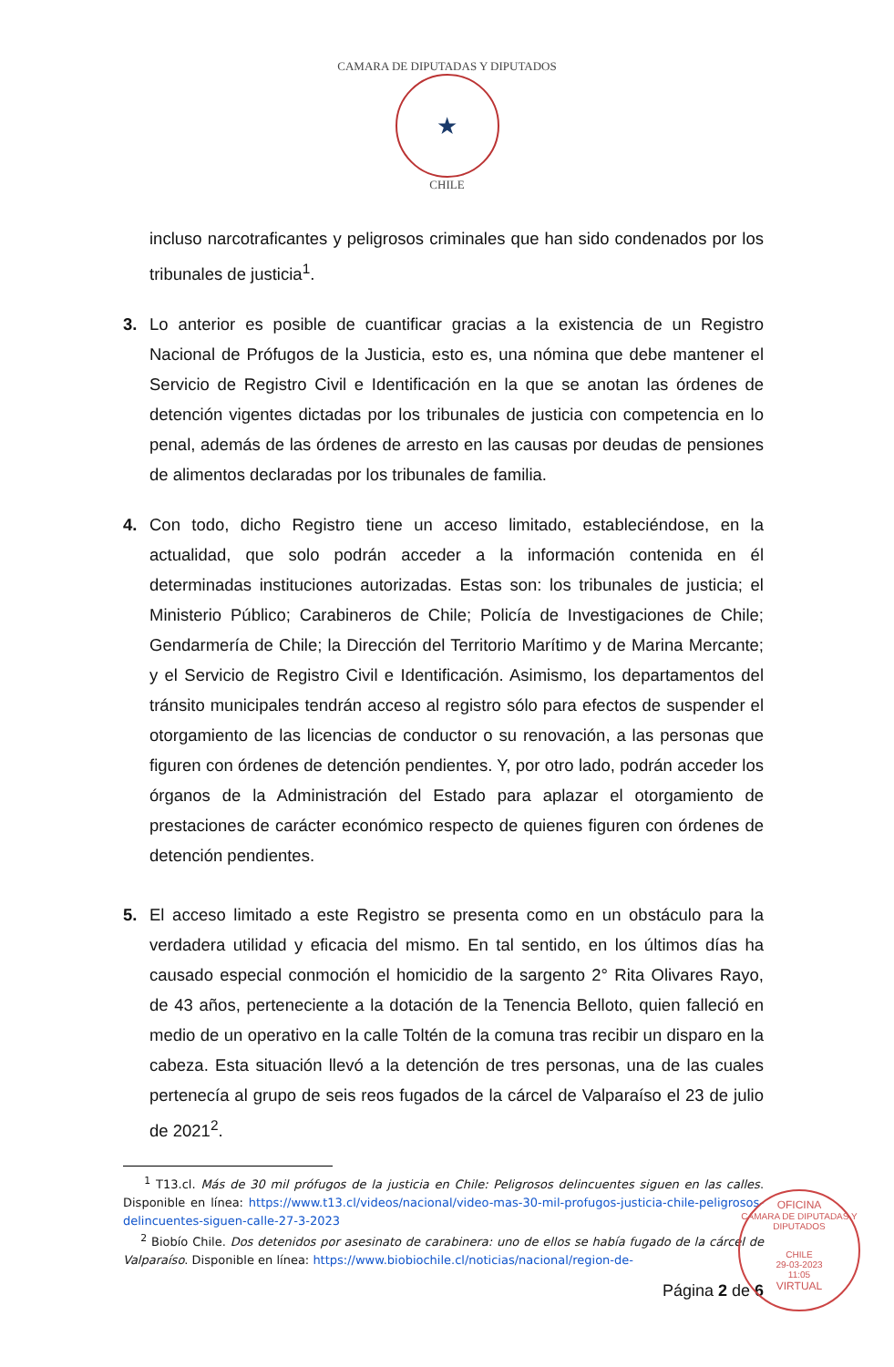CAMARA DE DIPUTADAS Y DIPUTADOS
★
CHILE
incluso narcotraficantes y peligrosos criminales que han sido condenados por los tribunales de justicia<sup>1</sup>.
3. Lo anterior es posible de cuantificar gracias a la existencia de un Registro Nacional de Prófugos de la Justicia, esto es, una nómina que debe mantener el Servicio de Registro Civil e Identificación en la que se anotan las órdenes de detención vigentes dictadas por los tribunales de justicia con competencia en lo penal, además de las órdenes de arresto en las causas por deudas de pensiones de alimentos declaradas por los tribunales de familia.
4. Con todo, dicho Registro tiene un acceso limitado, estableciéndose, en la actualidad, que solo podrán acceder a la información contenida en él determinadas instituciones autorizadas. Estas son: los tribunales de justicia; el Ministerio Público; Carabineros de Chile; Policía de Investigaciones de Chile; Gendarmería de Chile; la Dirección del Territorio Marítimo y de Marina Mercante; y el Servicio de Registro Civil e Identificación. Asimismo, los departamentos del tránsito municipales tendrán acceso al registro sólo para efectos de suspender el otorgamiento de las licencias de conductor o su renovación, a las personas que figuren con órdenes de detención pendientes. Y, por otro lado, podrán acceder los órganos de la Administración del Estado para aplazar el otorgamiento de prestaciones de carácter económico respecto de quienes figuren con órdenes de detención pendientes.
5. El acceso limitado a este Registro se presenta como en un obstáculo para la verdadera utilidad y eficacia del mismo. En tal sentido, en los últimos días ha causado especial conmoción el homicidio de la sargento 2° Rita Olivares Rayo, de 43 años, perteneciente a la dotación de la Tenencia Belloto, quien falleció en medio de un operativo en la calle Toltén de la comuna tras recibir un disparo en la cabeza. Esta situación llevó a la detención de tres personas, una de las cuales pertenecía al grupo de seis reos fugados de la cárcel de Valparaíso el 23 de julio de 2021<sup>2</sup>.
<sup>1</sup> T13.cl. Más de 30 mil prófugos de la justicia en Chile: Peligrosos delincuentes siguen en las calles. Disponible en línea: https://www.t13.cl/videos/nacional/video-mas-30-mil-profugos-justicia-chile-peligrosos-delincuentes-siguen-calle-27-3-2023
<sup>2</sup> Biobío Chile. Dos detenidos por asesinato de carabinera: uno de ellos se había fugado de la cárcel de Valparaíso. Disponible en línea: https://www.biobiochile.cl/noticias/nacional/region-de-
Página 2 de 6
OFICINA
CAMARA DE DIPUTADAS Y DIPUTADOS
CHILE
29-03-2023
11:05
VIRTUAL